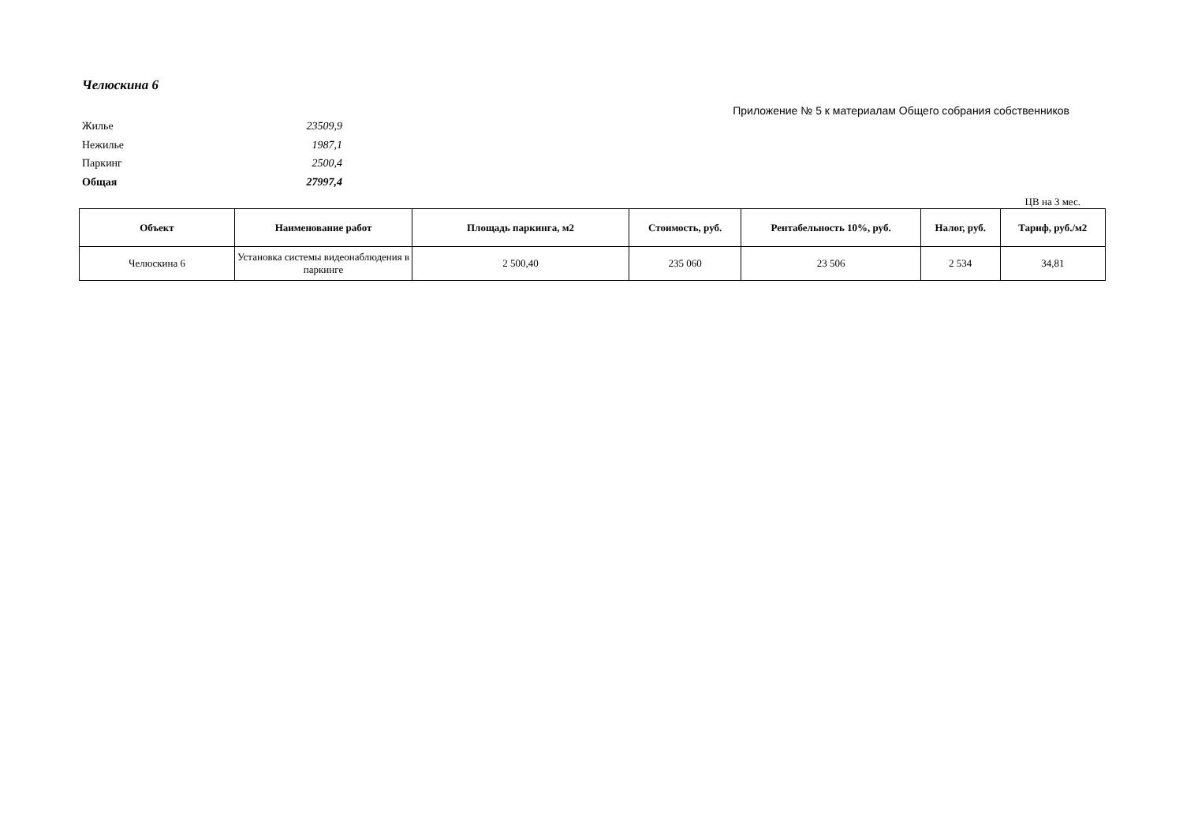Челюскина 6
Приложение № 5 к материалам Общего собрания собственников
Жилье 23509,9
Нежилье 1987,1
Паркинг 2500,4
Общая 27997,4
ЦВ на 3 мес.
| Объект | Наименование работ | Площадь паркинга, м2 | Стоимость, руб. | Рентабельность 10%, руб. | Налог, руб. | Тариф, руб./м2 |
| --- | --- | --- | --- | --- | --- | --- |
| Челюскина 6 | Установка системы видеонаблюдения в паркинге | 2 500,40 | 235 060 | 23 506 | 2 534 | 34,81 |